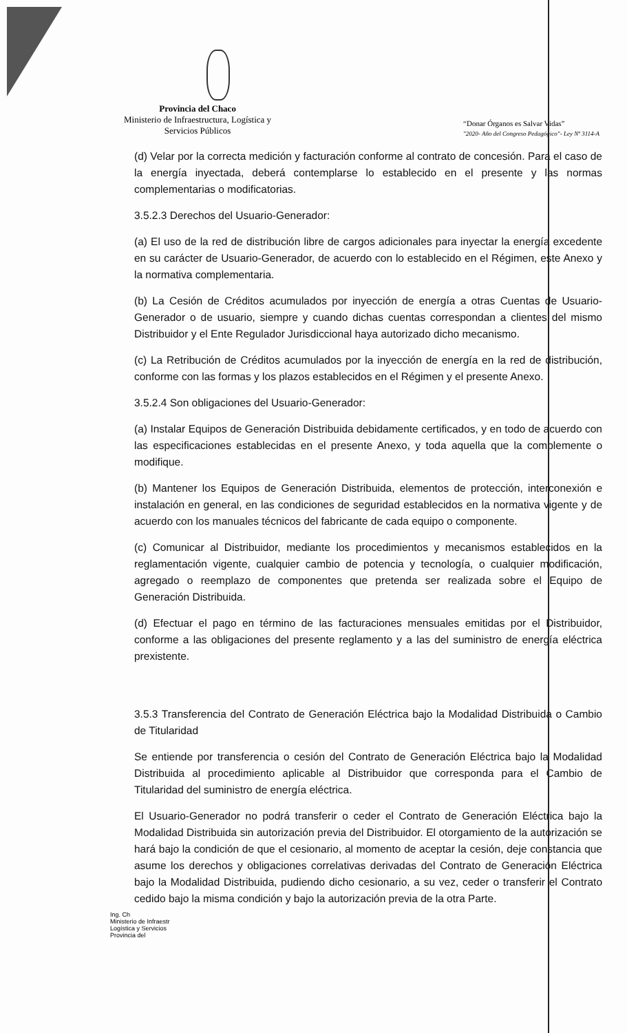Provincia del Chaco
Ministerio de Infraestructura, Logística y
Servicios Públicos
“Donar Órganos es Salvar Vidas”
"2020- Año del Congreso Pedagógico"- Ley Nº 3114-A
(d) Velar por la correcta medición y facturación conforme al contrato de concesión. Para el caso de la energía inyectada, deberá contemplarse lo establecido en el presente y las normas complementarias o modificatorias.
3.5.2.3 Derechos del Usuario-Generador:
(a) El uso de la red de distribución libre de cargos adicionales para inyectar la energía excedente en su carácter de Usuario-Generador, de acuerdo con lo establecido en el Régimen, este Anexo y la normativa complementaria.
(b) La Cesión de Créditos acumulados por inyección de energía a otras Cuentas de Usuario-Generador o de usuario, siempre y cuando dichas cuentas correspondan a clientes del mismo Distribuidor y el Ente Regulador Jurisdiccional haya autorizado dicho mecanismo.
(c) La Retribución de Créditos acumulados por la inyección de energía en la red de distribución, conforme con las formas y los plazos establecidos en el Régimen y el presente Anexo.
3.5.2.4 Son obligaciones del Usuario-Generador:
(a) Instalar Equipos de Generación Distribuida debidamente certificados, y en todo de acuerdo con las especificaciones establecidas en el presente Anexo, y toda aquella que la complemente o modifique.
(b) Mantener los Equipos de Generación Distribuida, elementos de protección, interconexión e instalación en general, en las condiciones de seguridad establecidos en la normativa vigente y de acuerdo con los manuales técnicos del fabricante de cada equipo o componente.
(c) Comunicar al Distribuidor, mediante los procedimientos y mecanismos establecidos en la reglamentación vigente, cualquier cambio de potencia y tecnología, o cualquier modificación, agregado o reemplazo de componentes que pretenda ser realizada sobre el Equipo de Generación Distribuida.
(d) Efectuar el pago en término de las facturaciones mensuales emitidas por el Distribuidor, conforme a las obligaciones del presente reglamento y a las del suministro de energía eléctrica prexistente.
3.5.3 Transferencia del Contrato de Generación Eléctrica bajo la Modalidad Distribuida o Cambio de Titularidad
Se entiende por transferencia o cesión del Contrato de Generación Eléctrica bajo la Modalidad Distribuida al procedimiento aplicable al Distribuidor que corresponda para el Cambio de Titularidad del suministro de energía eléctrica.
El Usuario-Generador no podrá transferir o ceder el Contrato de Generación Eléctrica bajo la Modalidad Distribuida sin autorización previa del Distribuidor. El otorgamiento de la autorización se hará bajo la condición de que el cesionario, al momento de aceptar la cesión, deje constancia que asume los derechos y obligaciones correlativas derivadas del Contrato de Generación Eléctrica bajo la Modalidad Distribuida, pudiendo dicho cesionario, a su vez, ceder o transferir el Contrato cedido bajo la misma condición y bajo la autorización previa de la otra Parte.
Ing. Ch
Ministerio de Infraestr
Logística y Servicios
Provincia del